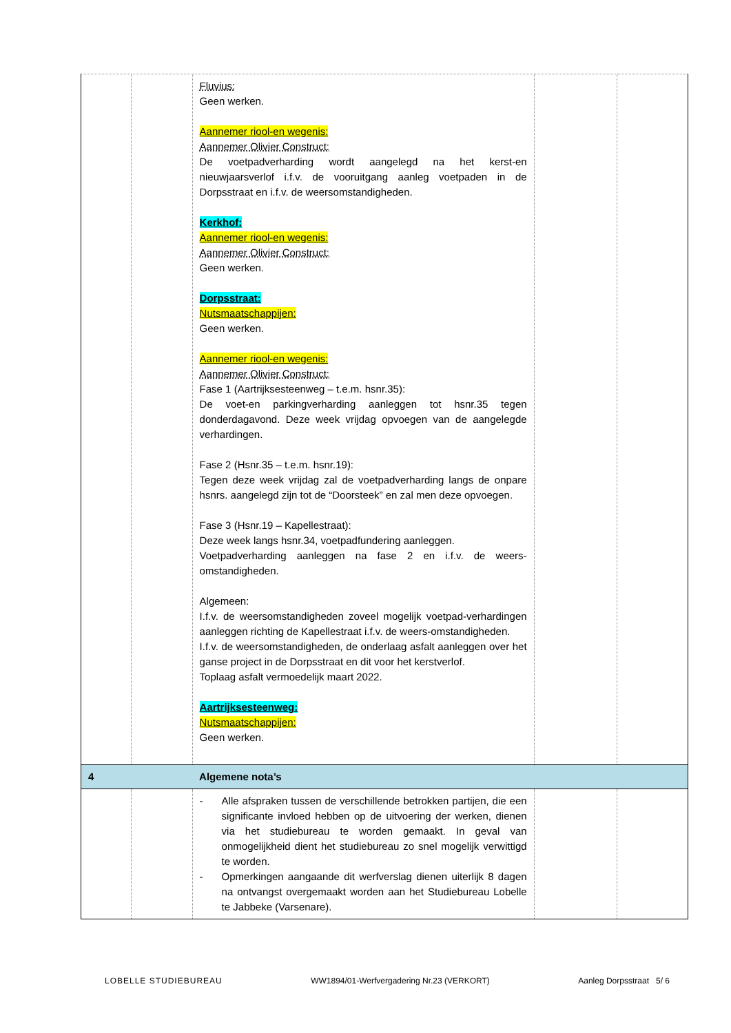| | | Fluvius: Geen werken. Aannemer riool-en wegenis: Aannemer Olivier Construct: De voetpadverharding wordt aangelegd na het kerst-en nieuwjaarsverlof i.f.v. de vooruitgang aanleg voetpaden in de Dorpsstraat en i.f.v. de weersomstandigheden. Kerkhof: Aannemer riool-en wegenis: Aannemer Olivier Construct: Geen werken. Dorpsstraat: Nutsmaatschappijen: Geen werken. Aannemer riool-en wegenis: Aannemer Olivier Construct: Fase 1 (Aartrijksesteenweg – t.e.m. hsnr.35): De voet-en parkingverharding aanleggen tot hsnr.35 tegen donderdagavond. Deze week vrijdag opvoegen van de aangelegde verhardingen. Fase 2 (Hsnr.35 – t.e.m. hsnr.19): Tegen deze week vrijdag zal de voetpadverharding langs de onpare hsnrs. aangelegd zijn tot de “Doorsteek” en zal men deze opvoegen. Fase 3 (Hsnr.19 – Kapellestraat): Deze week langs hsnr.34, voetpadfundering aanleggen. Voetpadverharding aanleggen na fase 2 en i.f.v. de weers-omstandigheden. Algemeen: I.f.v. de weersomstandigheden zoveel mogelijk voetpad-verhardingen aanleggen richting de Kapellestraat i.f.v. de weers-omstandigheden. I.f.v. de weersomstandigheden, de onderlaag asfalt aanleggen over het ganse project in de Dorpsstraat en dit voor het kerstverlof. Toplaag asfalt vermoedelijk maart 2022. Aartrijksesteenweg: Nutsmaatschappijen: Geen werken. | | |
| 4 | | Algemene nota’s | | |
| | | - Alle afspraken tussen de verschillende betrokken partijen, die een significante invloed hebben op de uitvoering der werken, dienen via het studiebureau te worden gemaakt. In geval van onmogelijkheid dient het studiebureau zo snel mogelijk verwittigd te worden. - Opmerkingen aangaande dit werfverslag dienen uiterlijk 8 dagen na ontvangst overgemaakt worden aan het Studiebureau Lobelle te Jabbeke (Varsenare). | | |
LOBELLE STUDIEBUREAU WW1894/01-Werfvergadering Nr.23 (VERKORT) Aanleg Dorpsstraat 5/ 6